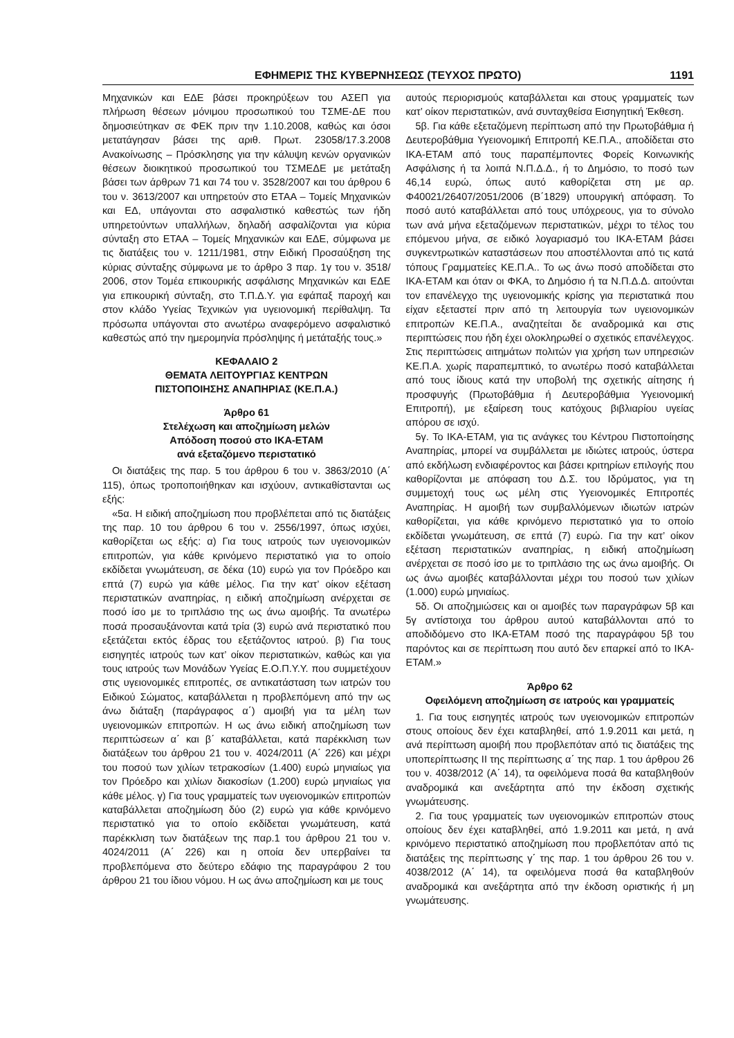ΕΦΗΜΕΡΙΣ ΤΗΣ ΚΥΒΕΡΝΗΣΕΩΣ (ΤΕΥΧΟΣ ΠΡΩΤΟ) 1191
Μηχανικών και ΕΔΕ βάσει προκηρύξεων του ΑΣΕΠ για πλήρωση θέσεων μόνιμου προσωπικού του ΤΣΜΕ-ΔΕ που δημοσιεύτηκαν σε ΦΕΚ πριν την 1.10.2008, καθώς και όσοι μετατάγησαν βάσει της αριθ. Πρωτ. 23058/17.3.2008 Ανακοίνωσης – Πρόσκλησης για την κάλυψη κενών οργανικών θέσεων διοικητικού προσωπικού του ΤΣΜΕΔΕ με μετάταξη βάσει των άρθρων 71 και 74 του ν. 3528/2007 και του άρθρου 6 του ν. 3613/2007 και υπηρετούν στο ΕΤΑΑ – Τομείς Μηχανικών και ΕΔ, υπάγονται στο ασφαλιστικό καθεστώς των ήδη υπηρετούντων υπαλλήλων, δηλαδή ασφαλίζονται για κύρια σύνταξη στο ΕΤΑΑ – Τομείς Μηχανικών και ΕΔΕ, σύμφωνα με τις διατάξεις του ν. 1211/1981, στην Ειδική Προσαύξηση της κύριας σύνταξης σύμφωνα με το άρθρο 3 παρ. 1γ του ν. 3518/ 2006, στον Τομέα επικουρικής ασφάλισης Μηχανικών και ΕΔΕ για επικουρική σύνταξη, στο Τ.Π.Δ.Υ. για εφάπαξ παροχή και στον κλάδο Υγείας Τεχνικών για υγειονομική περίθαλψη. Τα πρόσωπα υπάγονται στο ανωτέρω αναφερόμενο ασφαλιστικό καθεστώς από την ημερομηνία πρόσληψης ή μετάταξής τους.»
ΚΕΦΑΛΑΙΟ 2
ΘΕΜΑΤΑ ΛΕΙΤΟΥΡΓΙΑΣ ΚΕΝΤΡΩΝ
ΠΙΣΤΟΠΟΙΗΣΗΣ ΑΝΑΠΗΡΙΑΣ (ΚΕ.Π.Α.)
Άρθρο 61
Στελέχωση και αποζημίωση μελών
Απόδοση ποσού στο ΙΚΑ-ΕΤΑΜ
ανά εξεταζόμενο περιστατικό
Οι διατάξεις της παρ. 5 του άρθρου 6 του ν. 3863/2010 (Α΄ 115), όπως τροποποιήθηκαν και ισχύουν, αντικαθίστανται ως εξής:
«5α. Η ειδική αποζημίωση που προβλέπεται από τις διατάξεις της παρ. 10 του άρθρου 6 του ν. 2556/1997, όπως ισχύει, καθορίζεται ως εξής: α) Για τους ιατρούς των υγειονομικών επιτροπών, για κάθε κρινόμενο περιστατικό για το οποίο εκδίδεται γνωμάτευση, σε δέκα (10) ευρώ για τον Πρόεδρο και επτά (7) ευρώ για κάθε μέλος. Για την κατ’ οίκον εξέταση περιστατικών αναπηρίας, η ειδική αποζημίωση ανέρχεται σε ποσό ίσο με το τριπλάσιο της ως άνω αμοιβής. Τα ανωτέρω ποσά προσαυξάνονται κατά τρία (3) ευρώ ανά περιστατικό που εξετάζεται εκτός έδρας του εξετάζοντος ιατρού. β) Για τους εισηγητές ιατρούς των κατ’ οίκον περιστατικών, καθώς και για τους ιατρούς των Μονάδων Υγείας Ε.Ο.Π.Υ.Υ. που συμμετέχουν στις υγειονομικές επιτροπές, σε αντικατάσταση των ιατρών του Ειδικού Σώματος, καταβάλλεται η προβλεπόμενη από την ως άνω διάταξη (παράγραφος α΄) αμοιβή για τα μέλη των υγειονομικών επιτροπών. Η ως άνω ειδική αποζημίωση των περιπτώσεων α΄ και β΄ καταβάλλεται, κατά παρέκκλιση των διατάξεων του άρθρου 21 του ν. 4024/2011 (Α΄ 226) και μέχρι του ποσού των χιλίων τετρακοσίων (1.400) ευρώ μηνιαίως για τον Πρόεδρο και χιλίων διακοσίων (1.200) ευρώ μηνιαίως για κάθε μέλος. γ) Για τους γραμματείς των υγειονομικών επιτροπών καταβάλλεται αποζημίωση δύο (2) ευρώ για κάθε κρινόμενο περιστατικό για το οποίο εκδίδεται γνωμάτευση, κατά παρέκκλιση των διατάξεων της παρ.1 του άρθρου 21 του ν. 4024/2011 (Α΄ 226) και η οποία δεν υπερβαίνει τα προβλεπόμενα στο δεύτερο εδάφιο της παραγράφου 2 του άρθρου 21 του ίδιου νόμου. Η ως άνω αποζημίωση και με τους
αυτούς περιορισμούς καταβάλλεται και στους γραμματείς των κατ’ οίκον περιστατικών, ανά συνταχθείσα Εισηγητική Έκθεση.
5β. Για κάθε εξεταζόμενη περίπτωση από την Πρωτοβάθμια ή Δευτεροβάθμια Υγειονομική Επιτροπή ΚΕ.Π.Α., αποδίδεται στο ΙΚΑ-ΕΤΑΜ από τους παραπέμποντες Φορείς Κοινωνικής Ασφάλισης ή τα λοιπά Ν.Π.Δ.Δ., ή το Δημόσιο, το ποσό των 46,14 ευρώ, όπως αυτό καθορίζεται στη με αρ. Φ40021/26407/2051/2006 (Β΄1829) υπουργική απόφαση. Το ποσό αυτό καταβάλλεται από τους υπόχρεους, για το σύνολο των ανά μήνα εξεταζόμενων περιστατικών, μέχρι το τέλος του επόμενου μήνα, σε ειδικό λογαριασμό του ΙΚΑ-ΕΤΑΜ βάσει συγκεντρωτικών καταστάσεων που αποστέλλονται από τις κατά τόπους Γραμματείες ΚΕ.Π.Α.. Το ως άνω ποσό αποδίδεται στο ΙΚΑ-ΕΤΑΜ και όταν οι ΦΚΑ, το Δημόσιο ή τα Ν.Π.Δ.Δ. αιτούνται τον επανέλεγχο της υγειονομικής κρίσης για περιστατικά που είχαν εξεταστεί πριν από τη λειτουργία των υγειονομικών επιτροπών ΚΕ.Π.Α., αναζητείται δε αναδρομικά και στις περιπτώσεις που ήδη έχει ολοκληρωθεί ο σχετικός επανέλεγχος. Στις περιπτώσεις αιτημάτων πολιτών για χρήση των υπηρεσιών ΚΕ.Π.Α. χωρίς παραπεμπτικό, το ανωτέρω ποσό καταβάλλεται από τους ίδιους κατά την υποβολή της σχετικής αίτησης ή προσφυγής (Πρωτοβάθμια ή Δευτεροβάθμια Υγειονομική Επιτροπή), με εξαίρεση τους κατόχους βιβλιαρίου υγείας απόρου σε ισχύ.
5γ. Το ΙΚΑ-ΕΤΑΜ, για τις ανάγκες του Κέντρου Πιστοποίησης Αναπηρίας, μπορεί να συμβάλλεται με ιδιώτες ιατρούς, ύστερα από εκδήλωση ενδιαφέροντος και βάσει κριτηρίων επιλογής που καθορίζονται με απόφαση του Δ.Σ. του Ιδρύματος, για τη συμμετοχή τους ως μέλη στις Υγειονομικές Επιτροπές Αναπηρίας. Η αμοιβή των συμβαλλόμενων ιδιωτών ιατρών καθορίζεται, για κάθε κρινόμενο περιστατικό για το οποίο εκδίδεται γνωμάτευση, σε επτά (7) ευρώ. Για την κατ’ οίκον εξέταση περιστατικών αναπηρίας, η ειδική αποζημίωση ανέρχεται σε ποσό ίσο με το τριπλάσιο της ως άνω αμοιβής. Οι ως άνω αμοιβές καταβάλλονται μέχρι του ποσού των χιλίων (1.000) ευρώ μηνιαίως.
5δ. Οι αποζημιώσεις και οι αμοιβές των παραγράφων 5β και 5γ αντίστοιχα του άρθρου αυτού καταβάλλονται από το αποδιδόμενο στο ΙΚΑ-ΕΤΑΜ ποσό της παραγράφου 5β του παρόντος και σε περίπτωση που αυτό δεν επαρκεί από το ΙΚΑ-ΕΤΑΜ.»
Άρθρο 62
Οφειλόμενη αποζημίωση σε ιατρούς και γραμματείς
1. Για τους εισηγητές ιατρούς των υγειονομικών επιτροπών στους οποίους δεν έχει καταβληθεί, από 1.9.2011 και μετά, η ανά περίπτωση αμοιβή που προβλεπόταν από τις διατάξεις της υποπερίπτωσης ΙΙ της περίπτωσης α΄ της παρ. 1 του άρθρου 26 του ν. 4038/2012 (Α΄ 14), τα οφειλόμενα ποσά θα καταβληθούν αναδρομικά και ανεξάρτητα από την έκδοση σχετικής γνωμάτευσης.
2. Για τους γραμματείς των υγειονομικών επιτροπών στους οποίους δεν έχει καταβληθεί, από 1.9.2011 και μετά, η ανά κρινόμενο περιστατικό αποζημίωση που προβλεπόταν από τις διατάξεις της περίπτωσης γ΄ της παρ. 1 του άρθρου 26 του ν. 4038/2012 (Α΄ 14), τα οφειλόμενα ποσά θα καταβληθούν αναδρομικά και ανεξάρτητα από την έκδοση οριστικής ή μη γνωμάτευσης.